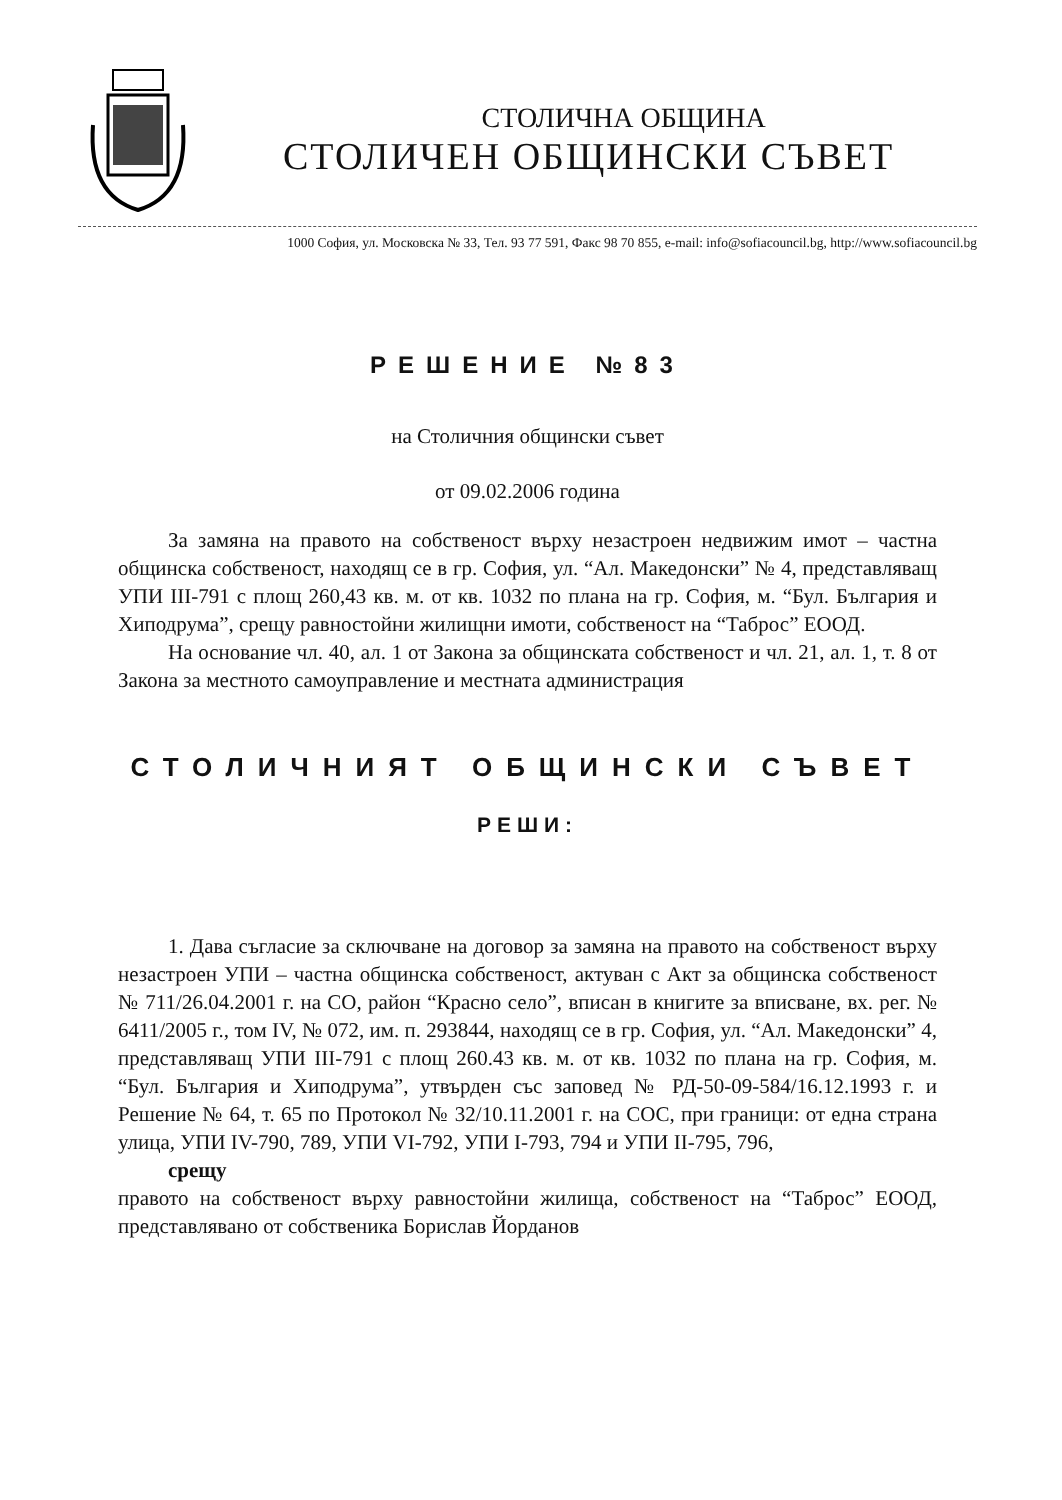СТОЛИЧНА ОБЩИНА
СТОЛИЧЕН ОБЩИНСКИ СЪВЕТ
1000 София, ул. Московска № 33, Тел. 93 77 591, Факс 98 70 855, e-mail: info@sofiacouncil.bg, http://www.sofiacouncil.bg
РЕШЕНИЕ №83
на Столичния общински съвет
от 09.02.2006 година
За замяна на правото на собственост върху незастроен недвижим имот – частна общинска собственост, находящ се в гр. София, ул. “Ал. Македонски” № 4, представляващ УПИ III-791 с площ 260,43 кв. м. от кв. 1032 по плана на гр. София, м. “Бул. България и Хиподрума”, срещу равностойни жилищни имоти, собственост на “Таброс” ЕООД.
На основание чл. 40, ал. 1 от Закона за общинската собственост и чл. 21, ал. 1, т. 8 от Закона за местното самоуправление и местната администрация
СТОЛИЧНИЯТ ОБЩИНСКИ СЪВЕТ
РЕШИ:
1. Дава съгласие за сключване на договор за замяна на правото на собственост върху незастроен УПИ – частна общинска собственост, актуван с Акт за общинска собственост № 711/26.04.2001 г. на СО, район “Красно село”, вписан в книгите за вписване, вх. рег. № 6411/2005 г., том IV, № 072, им. п. 293844, находящ се в гр. София, ул. “Ал. Македонски” 4, представляващ УПИ III-791 с площ 260.43 кв. м. от кв. 1032 по плана на гр. София, м. “Бул. България и Хиподрума”, утвърден със заповед № РД-50-09-584/16.12.1993 г. и Решение № 64, т. 65 по Протокол № 32/10.11.2001 г. на СОС, при граници: от една страна улица, УПИ IV-790, 789, УПИ VI-792, УПИ I-793, 794 и УПИ II-795, 796,
срещу
правото на собственост върху равностойни жилища, собственост на “Таброс” ЕООД, представлявано от собственика Борислав Йорданов